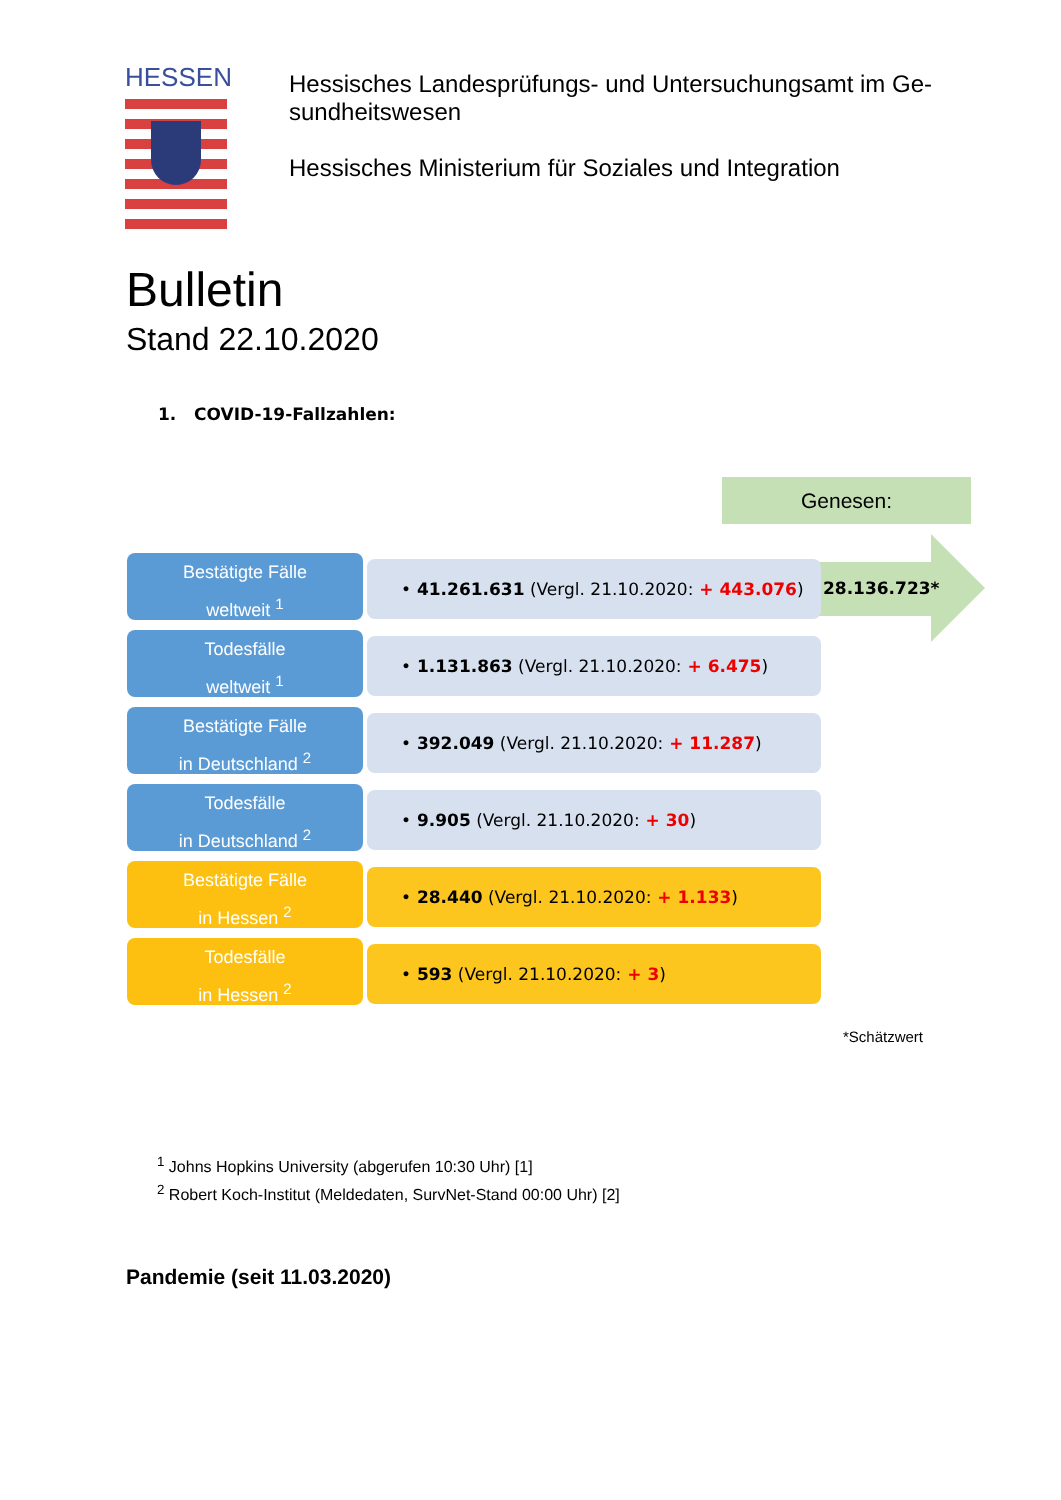HESSEN
Hessisches Landesprüfungs- und Untersuchungsamt im Ge-sundheitswesen
Hessisches Ministerium für Soziales und Integration
Bulletin
Stand 22.10.2020
1. COVID-19-Fallzahlen:
Genesen:
28.136.723*
Bestätigte Fälle
weltweit <sup>1</sup>
• 41.261.631 (Vergl. 21.10.2020: + 443.076)
Todesfälle
weltweit <sup>1</sup>
• 1.131.863 (Vergl. 21.10.2020: + 6.475)
Bestätigte Fälle
in Deutschland <sup>2</sup>
• 392.049 (Vergl. 21.10.2020: + 11.287)
Todesfälle
in Deutschland <sup>2</sup>
• 9.905 (Vergl. 21.10.2020: + 30)
Bestätigte Fälle
in Hessen <sup>2</sup>
• 28.440 (Vergl. 21.10.2020: + 1.133)
Todesfälle
in Hessen <sup>2</sup>
• 593 (Vergl. 21.10.2020: + 3)
*Schätzwert
<sup>1</sup> Johns Hopkins University (abgerufen 10:30 Uhr) [1]
<sup>2</sup> Robert Koch-Institut (Meldedaten, SurvNet-Stand 00:00 Uhr) [2]
Pandemie (seit 11.03.2020)